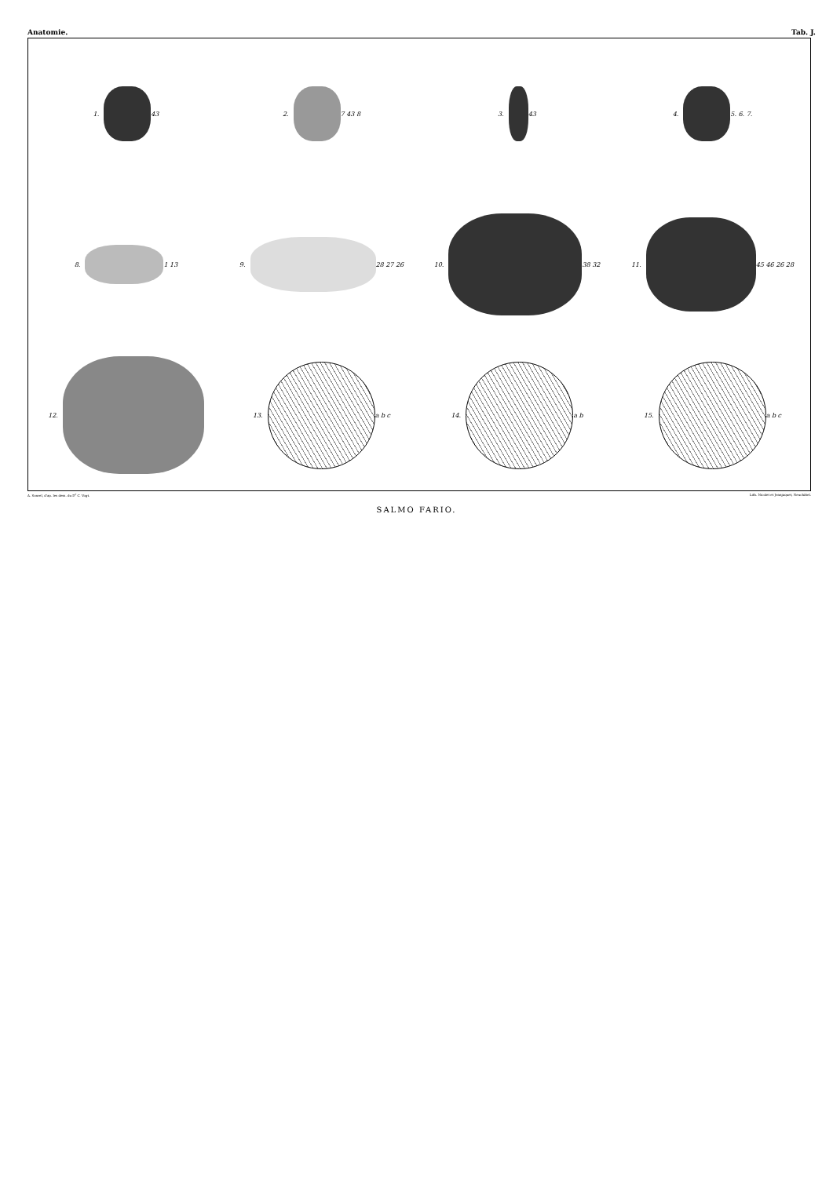Anatomie. Tab. J.
1.
43
2.
7 43 8
3.
43
4.
5. 6. 7.
8.
1 13
9.
28 27 26
10.
38 32
11.
45 46 26 28
12.
13.
a b c
14.
a b
15.
a b c
A. Sonrel, d'ap. les dess. du D<sup>r</sup> C. Vogt. Lith. Nicolet et Jeanjaquet, Neuchâtel.
SALMO FARIO.